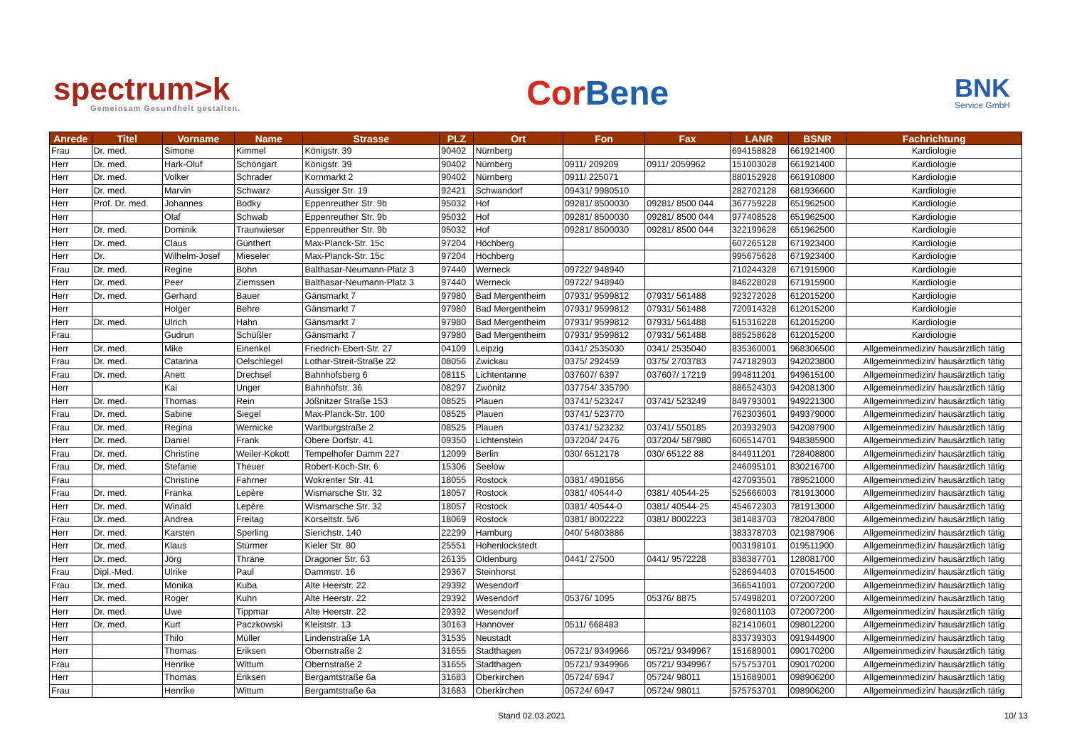spectrum>k
Gemeinsam Gesundheit gestalten.
CorBene
BNK
Service GmbH
| Anrede | Titel | Vorname | Name | Strasse | PLZ | Ort | Fon | Fax | LANR | BSNR | Fachrichtung |
| --- | --- | --- | --- | --- | --- | --- | --- | --- | --- | --- | --- |
| Frau | Dr. med. | Simone | Kimmel | Königstr. 39 | 90402 | Nürnberg | | | 694158828 | 661921400 | Kardiologie |
| Herr | Dr. med. | Hark-Oluf | Schöngart | Königstr. 39 | 90402 | Nürnberg | 0911/ 209209 | 0911/ 2059962 | 151003028 | 661921400 | Kardiologie |
| Herr | Dr. med. | Volker | Schrader | Kornmarkt 2 | 90402 | Nürnberg | 0911/ 225071 | | 880152928 | 661910800 | Kardiologie |
| Herr | Dr. med. | Marvin | Schwarz | Aussiger Str. 19 | 92421 | Schwandorf | 09431/ 9980510 | | 282702128 | 681936600 | Kardiologie |
| Herr | Prof. Dr. med. | Johannes | Bodky | Eppenreuther Str. 9b | 95032 | Hof | 09281/ 8500030 | 09281/ 8500 044 | 367759228 | 651962500 | Kardiologie |
| Herr | | Olaf | Schwab | Eppenreuther Str. 9b | 95032 | Hof | 09281/ 8500030 | 09281/ 8500 044 | 977408528 | 651962500 | Kardiologie |
| Herr | Dr. med. | Dominik | Traunwieser | Eppenreuther Str. 9b | 95032 | Hof | 09281/ 8500030 | 09281/ 8500 044 | 322199628 | 651962500 | Kardiologie |
| Herr | Dr. med. | Claus | Günthert | Max-Planck-Str. 15c | 97204 | Höchberg | | | 607265128 | 671923400 | Kardiologie |
| Herr | Dr. | Wilhelm-Josef | Mieseler | Max-Planck-Str. 15c | 97204 | Höchberg | | | 995675628 | 671923400 | Kardiologie |
| Frau | Dr. med. | Regine | Bohn | Balthasar-Neumann-Platz 3 | 97440 | Werneck | 09722/ 948940 | | 710244328 | 671915900 | Kardiologie |
| Herr | Dr. med. | Peer | Ziemssen | Balthasar-Neumann-Platz 3 | 97440 | Werneck | 09722/ 948940 | | 846228028 | 671915900 | Kardiologie |
| Herr | Dr. med. | Gerhard | Bauer | Gänsmarkt 7 | 97980 | Bad Mergentheim | 07931/ 9599812 | 07931/ 561488 | 923272028 | 612015200 | Kardiologie |
| Herr | | Holger | Behre | Gänsmarkt 7 | 97980 | Bad Mergentheim | 07931/ 9599812 | 07931/ 561488 | 720914328 | 612015200 | Kardiologie |
| Herr | Dr. med. | Ulrich | Hahn | Gänsmarkt 7 | 97980 | Bad Mergentheim | 07931/ 9599812 | 07931/ 561488 | 615316228 | 612015200 | Kardiologie |
| Frau | | Gudrun | Schüßler | Gänsmarkt 7 | 97980 | Bad Mergentheim | 07931/ 9599812 | 07931/ 561488 | 885258628 | 612015200 | Kardiologie |
| Herr | Dr. med. | Mike | Einenkel | Friedrich-Ebert-Str. 27 | 04109 | Leipzig | 0341/ 2535030 | 0341/ 2535040 | 835360001 | 968306500 | Allgemeinmedizin/ hausärztlich tätig |
| Frau | Dr. med. | Catarina | Oelschlegel | Lothar-Streit-Straße 22 | 08056 | Zwickau | 0375/ 292459 | 0375/ 2703783 | 747182903 | 942023800 | Allgemeinmedizin/ hausärztlich tätig |
| Frau | Dr. med. | Anett | Drechsel | Bahnhofsberg 6 | 08115 | Lichtentanne | 037607/ 6397 | 037607/ 17219 | 994811201 | 949615100 | Allgemeinmedizin/ hausärztlich tätig |
| Herr | | Kai | Unger | Bahnhofstr. 36 | 08297 | Zwönitz | 037754/ 335790 | | 886524303 | 942081300 | Allgemeinmedizin/ hausärztlich tätig |
| Herr | Dr. med. | Thomas | Rein | Jößnitzer Straße 153 | 08525 | Plauen | 03741/ 523247 | 03741/ 523249 | 849793001 | 949221300 | Allgemeinmedizin/ hausärztlich tätig |
| Frau | Dr. med. | Sabine | Siegel | Max-Planck-Str. 100 | 08525 | Plauen | 03741/ 523770 | | 762303601 | 949379000 | Allgemeinmedizin/ hausärztlich tätig |
| Frau | Dr. med. | Regina | Wernicke | Wartburgstraße 2 | 08525 | Plauen | 03741/ 523232 | 03741/ 550185 | 203932903 | 942087900 | Allgemeinmedizin/ hausärztlich tätig |
| Herr | Dr. med. | Daniel | Frank | Obere Dorfstr. 41 | 09350 | Lichtenstein | 037204/ 2476 | 037204/ 587980 | 606514701 | 948385900 | Allgemeinmedizin/ hausärztlich tätig |
| Frau | Dr. med. | Christine | Weiler-Kokott | Tempelhofer Damm 227 | 12099 | Berlin | 030/ 6512178 | 030/ 65122 88 | 844911201 | 728408800 | Allgemeinmedizin/ hausärztlich tätig |
| Frau | Dr. med. | Stefanie | Theuer | Robert-Koch-Str. 6 | 15306 | Seelow | | | 246095101 | 830216700 | Allgemeinmedizin/ hausärztlich tätig |
| Frau | | Christine | Fahrner | Wokrenter Str. 41 | 18055 | Rostock | 0381/ 4901856 | | 427093501 | 789521000 | Allgemeinmedizin/ hausärztlich tätig |
| Frau | Dr. med. | Franka | Lepère | Wismarsche Str. 32 | 18057 | Rostock | 0381/ 40544-0 | 0381/ 40544-25 | 525666003 | 781913000 | Allgemeinmedizin/ hausärztlich tätig |
| Herr | Dr. med. | Winald | Lepère | Wismarsche Str. 32 | 18057 | Rostock | 0381/ 40544-0 | 0381/ 40544-25 | 454672303 | 781913000 | Allgemeinmedizin/ hausärztlich tätig |
| Frau | Dr. med. | Andrea | Freitag | Korseltstr. 5/6 | 18069 | Rostock | 0381/ 8002222 | 0381/ 8002223 | 381483703 | 782047800 | Allgemeinmedizin/ hausärztlich tätig |
| Herr | Dr. med. | Karsten | Sperling | Sierichstr. 140 | 22299 | Hamburg | 040/ 54803886 | | 383378703 | 021987906 | Allgemeinmedizin/ hausärztlich tätig |
| Herr | Dr. med. | Klaus | Stürmer | Kieler Str. 80 | 25551 | Hohenlockstedt | | | 003198101 | 019511900 | Allgemeinmedizin/ hausärztlich tätig |
| Herr | Dr. med. | Jörg | Thräne | Dragoner Str. 63 | 26135 | Oldenburg | 0441/ 27500 | 0441/ 9572228 | 838387701 | 128081700 | Allgemeinmedizin/ hausärztlich tätig |
| Frau | Dipl.-Med. | Ulrike | Paul | Dammstr. 16 | 29367 | Steinhorst | | | 528694403 | 070154500 | Allgemeinmedizin/ hausärztlich tätig |
| Frau | Dr. med. | Monika | Kuba | Alte Heerstr. 22 | 29392 | Wesendorf | | | 366541001 | 072007200 | Allgemeinmedizin/ hausärztlich tätig |
| Herr | Dr. med. | Roger | Kuhn | Alte Heerstr. 22 | 29392 | Wesendorf | 05376/ 1095 | 05376/ 8875 | 574998201 | 072007200 | Allgemeinmedizin/ hausärztlich tätig |
| Herr | Dr. med. | Uwe | Tippmar | Alte Heerstr. 22 | 29392 | Wesendorf | | | 926801103 | 072007200 | Allgemeinmedizin/ hausärztlich tätig |
| Herr | Dr. med. | Kurt | Paczkowski | Kleiststr. 13 | 30163 | Hannover | 0511/ 668483 | | 821410601 | 098012200 | Allgemeinmedizin/ hausärztlich tätig |
| Herr | | Thilo | Müller | Lindenstraße 1A | 31535 | Neustadt | | | 833739303 | 091944900 | Allgemeinmedizin/ hausärztlich tätig |
| Herr | | Thomas | Eriksen | Obernstraße 2 | 31655 | Stadthagen | 05721/ 9349966 | 05721/ 9349967 | 151689001 | 090170200 | Allgemeinmedizin/ hausärztlich tätig |
| Frau | | Henrike | Wittum | Obernstraße 2 | 31655 | Stadthagen | 05721/ 9349966 | 05721/ 9349967 | 575753701 | 090170200 | Allgemeinmedizin/ hausärztlich tätig |
| Herr | | Thomas | Eriksen | Bergamtstraße 6a | 31683 | Oberkirchen | 05724/ 6947 | 05724/ 98011 | 151689001 | 098906200 | Allgemeinmedizin/ hausärztlich tätig |
| Frau | | Henrike | Wittum | Bergamtstraße 6a | 31683 | Oberkirchen | 05724/ 6947 | 05724/ 98011 | 575753701 | 098906200 | Allgemeinmedizin/ hausärztlich tätig |
Stand 02.03.2021 10/ 13